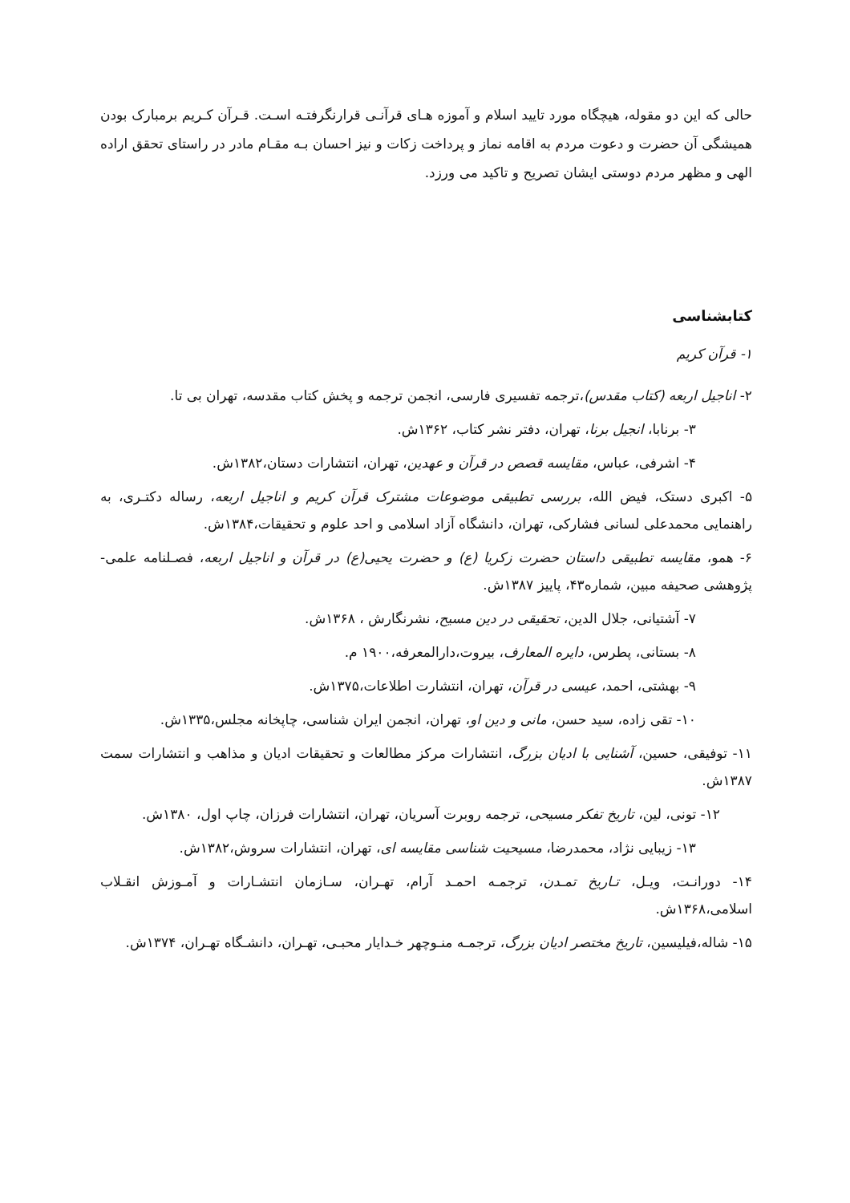حالی که این دو مقوله، هیچگاه مورد تایید اسلام و آموزه هـای قرآنـی قرارنگرفتـه اسـت. قـرآن کـریم برمبارک بودن همیشگی آن حضرت و دعوت مردم به اقامه نماز و پرداخت زکات و نیز احسان بـه مقـام مادر در راستای تحقق اراده الهی و مظهر مردم دوستی ایشان تصریح و تاکید می ورزد.
کتابشناسی
۱- قرآن کریم
۲- اناجیل اربعه (کتاب مقدس)،ترجمه تفسیری فارسی، انجمن ترجمه و پخش کتاب مقدسه، تهران بی تا.
۳- برنابا، انجیل برنا، تهران، دفتر نشر کتاب، ۱۳۶۲ش.
۴- اشرفی، عباس، مقایسه قصص در قرآن و عهدین، تهران، انتشارات دستان،۱۳۸۲ش.
۵- اکبری دستک، فیض الله، بررسی تطبیقی موضوعات مشترک قرآن کریم و اناجیل اربعه، رساله دکتـری، به راهنمایی محمدعلی لسانی فشارکی، تهران، دانشگاه آزاد اسلامی و احد علوم و تحقیقات،۱۳۸۴ش.
۶- همو، مقایسه تطبیقی داستان حضرت زکریا (ع) و حضرت یحیی(ع) در قرآن و اناجیل اربعه، فصـلنامه علمی- پژوهشی صحیفه مبین، شماره۴۳، پاییز ۱۳۸۷ش.
۷- آشتیانی، جلال الدین، تحقیقی در دین مسیح، نشرنگارش ، ۱۳۶۸ش.
۸- بستانی، پطرس، دایره المعارف، بیروت،دارالمعرفه،۱۹۰۰ م.
۹- بهشتی، احمد، عیسی در قرآن، تهران، انتشارت اطلاعات،۱۳۷۵ش.
۱۰- تقی زاده، سید حسن، مانی و دین او، تهران، انجمن ایران شناسی، چاپخانه مجلس،۱۳۳۵ش.
۱۱- توفیقی، حسین، آشنایی با ادیان بزرگ، انتشارات مرکز مطالعات و تحقیقات ادیان و مذاهب و انتشارات سمت ۱۳۸۷ش.
۱۲- تونی، لین، تاریخ تفکر مسیحی، ترجمه روبرت آسریان، تهران، انتشارات فرزان، چاپ اول، ۱۳۸۰ش.
۱۳- زیبایی نژاد، محمدرضا، مسیحیت شناسی مقایسه ای، تهران، انتشارات سروش،۱۳۸۲ش.
۱۴- دورانـت، ویـل، تـاریخ تمـدن، ترجمـه احمـد آرام، تهـران، سـازمان انتشـارات و آمـوزش انقـلاب اسلامی،۱۳۶۸ش.
۱۵- شاله،فیلیسین، تاریخ مختصر ادیان بزرگ، ترجمـه منـوچهر خـدایار محبـی، تهـران، دانشـگاه تهـران، ۱۳۷۴ش.